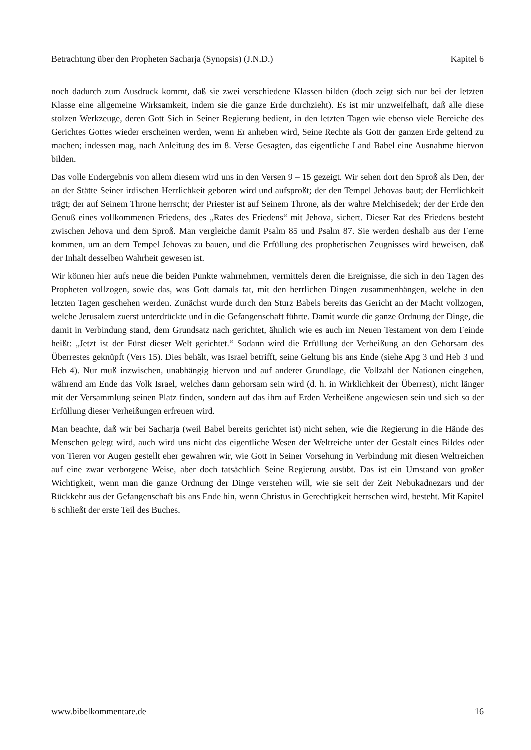Betrachtung über den Propheten Sacharja (Synopsis) (J.N.D.) Kapitel 6
noch dadurch zum Ausdruck kommt, daß sie zwei verschiedene Klassen bilden (doch zeigt sich nur bei der letzten Klasse eine allgemeine Wirksamkeit, indem sie die ganze Erde durchzieht). Es ist mir unzweifelhaft, daß alle diese stolzen Werkzeuge, deren Gott Sich in Seiner Regierung bedient, in den letzten Tagen wie ebenso viele Bereiche des Gerichtes Gottes wieder erscheinen werden, wenn Er anheben wird, Seine Rechte als Gott der ganzen Erde geltend zu machen; indessen mag, nach Anleitung des im 8. Verse Gesagten, das eigentliche Land Babel eine Ausnahme hiervon bilden.
Das volle Endergebnis von allem diesem wird uns in den Versen 9 – 15 gezeigt. Wir sehen dort den Sproß als Den, der an der Stätte Seiner irdischen Herrlichkeit geboren wird und aufsproßt; der den Tempel Jehovas baut; der Herrlichkeit trägt; der auf Seinem Throne herrscht; der Priester ist auf Seinem Throne, als der wahre Melchisedek; der der Erde den Genuß eines vollkommenen Friedens, des „Rates des Friedens“ mit Jehova, sichert. Dieser Rat des Friedens besteht zwischen Jehova und dem Sproß. Man vergleiche damit Psalm 85 und Psalm 87. Sie werden deshalb aus der Ferne kommen, um an dem Tempel Jehovas zu bauen, und die Erfüllung des prophetischen Zeugnisses wird beweisen, daß der Inhalt desselben Wahrheit gewesen ist.
Wir können hier aufs neue die beiden Punkte wahrnehmen, vermittels deren die Ereignisse, die sich in den Tagen des Propheten vollzogen, sowie das, was Gott damals tat, mit den herrlichen Dingen zusammenhängen, welche in den letzten Tagen geschehen werden. Zunächst wurde durch den Sturz Babels bereits das Gericht an der Macht vollzogen, welche Jerusalem zuerst unterdrückte und in die Gefangenschaft führte. Damit wurde die ganze Ordnung der Dinge, die damit in Verbindung stand, dem Grundsatz nach gerichtet, ähnlich wie es auch im Neuen Testament von dem Feinde heißt: „Jetzt ist der Fürst dieser Welt gerichtet.“ Sodann wird die Erfüllung der Verheißung an den Gehorsam des Überrestes geknüpft (Vers 15). Dies behält, was Israel betrifft, seine Geltung bis ans Ende (siehe Apg 3 und Heb 3 und Heb 4). Nur muß inzwischen, unabhängig hiervon und auf anderer Grundlage, die Vollzahl der Nationen eingehen, während am Ende das Volk Israel, welches dann gehorsam sein wird (d. h. in Wirklichkeit der Überrest), nicht länger mit der Versammlung seinen Platz finden, sondern auf das ihm auf Erden Verheißene angewiesen sein und sich so der Erfüllung dieser Verheißungen erfreuen wird.
Man beachte, daß wir bei Sacharja (weil Babel bereits gerichtet ist) nicht sehen, wie die Regierung in die Hände des Menschen gelegt wird, auch wird uns nicht das eigentliche Wesen der Weltreiche unter der Gestalt eines Bildes oder von Tieren vor Augen gestellt eher gewahren wir, wie Gott in Seiner Vorsehung in Verbindung mit diesen Weltreichen auf eine zwar verborgene Weise, aber doch tatsächlich Seine Regierung ausübt. Das ist ein Umstand von großer Wichtigkeit, wenn man die ganze Ordnung der Dinge verstehen will, wie sie seit der Zeit Nebukadnezars und der Rückkehr aus der Gefangenschaft bis ans Ende hin, wenn Christus in Gerechtigkeit herrschen wird, besteht. Mit Kapitel 6 schließt der erste Teil des Buches.
www.bibelkommentare.de 16